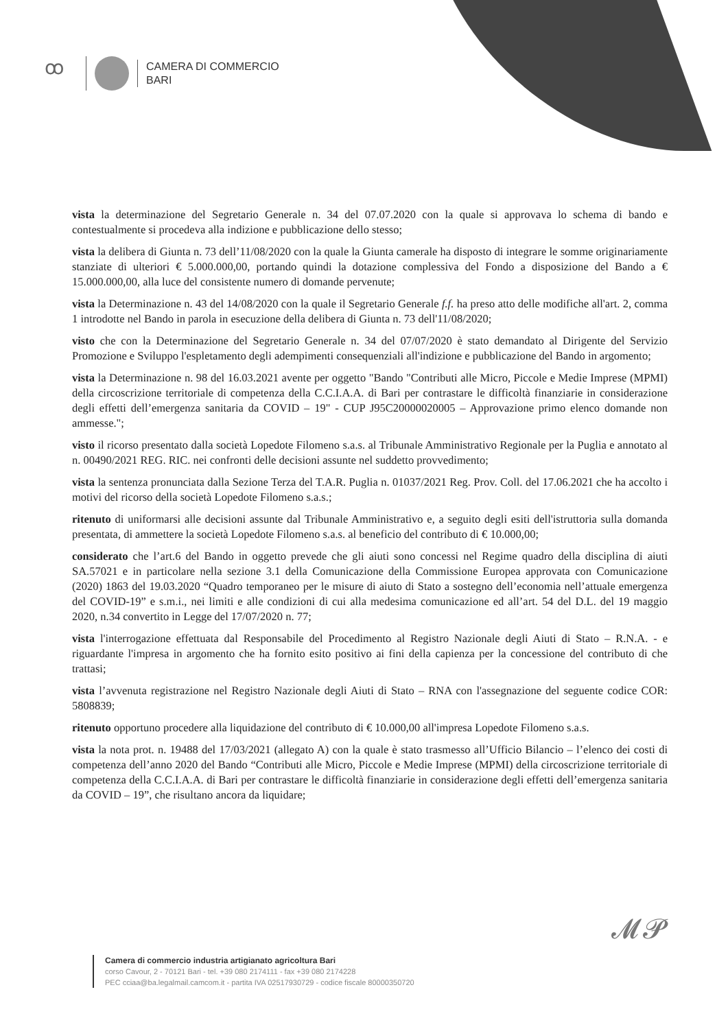ꝏ
CAMERA DI COMMERCIO
BARI
vista la determinazione del Segretario Generale n. 34 del 07.07.2020 con la quale si approvava lo schema di bando e contestualmente si procedeva alla indizione e pubblicazione dello stesso;
vista la delibera di Giunta n. 73 dell’11/08/2020 con la quale la Giunta camerale ha disposto di integrare le somme originariamente stanziate di ulteriori € 5.000.000,00, portando quindi la dotazione complessiva del Fondo a disposizione del Bando a € 15.000.000,00, alla luce del consistente numero di domande pervenute;
vista la Determinazione n. 43 del 14/08/2020 con la quale il Segretario Generale f.f. ha preso atto delle modifiche all'art. 2, comma 1 introdotte nel Bando in parola in esecuzione della delibera di Giunta n. 73 dell'11/08/2020;
visto che con la Determinazione del Segretario Generale n. 34 del 07/07/2020 è stato demandato al Dirigente del Servizio Promozione e Sviluppo l'espletamento degli adempimenti consequenziali all'indizione e pubblicazione del Bando in argomento;
vista la Determinazione n. 98 del 16.03.2021 avente per oggetto "Bando "Contributi alle Micro, Piccole e Medie Imprese (MPMI) della circoscrizione territoriale di competenza della C.C.I.A.A. di Bari per contrastare le difficoltà finanziarie in considerazione degli effetti dell’emergenza sanitaria da COVID – 19" - CUP J95C20000020005 – Approvazione primo elenco domande non ammesse.";
visto il ricorso presentato dalla società Lopedote Filomeno s.a.s. al Tribunale Amministrativo Regionale per la Puglia e annotato al n. 00490/2021 REG. RIC. nei confronti delle decisioni assunte nel suddetto provvedimento;
vista la sentenza pronunciata dalla Sezione Terza del T.A.R. Puglia n. 01037/2021 Reg. Prov. Coll. del 17.06.2021 che ha accolto i motivi del ricorso della società Lopedote Filomeno s.a.s.;
ritenuto di uniformarsi alle decisioni assunte dal Tribunale Amministrativo e, a seguito degli esiti dell'istruttoria sulla domanda presentata, di ammettere la società Lopedote Filomeno s.a.s. al beneficio del contributo di € 10.000,00;
considerato che l’art.6 del Bando in oggetto prevede che gli aiuti sono concessi nel Regime quadro della disciplina di aiuti SA.57021 e in particolare nella sezione 3.1 della Comunicazione della Commissione Europea approvata con Comunicazione (2020) 1863 del 19.03.2020 “Quadro temporaneo per le misure di aiuto di Stato a sostegno dell’economia nell’attuale emergenza del COVID-19” e s.m.i., nei limiti e alle condizioni di cui alla medesima comunicazione ed all’art. 54 del D.L. del 19 maggio 2020, n.34 convertito in Legge del 17/07/2020 n. 77;
vista l'interrogazione effettuata dal Responsabile del Procedimento al Registro Nazionale degli Aiuti di Stato – R.N.A. - e riguardante l'impresa in argomento che ha fornito esito positivo ai fini della capienza per la concessione del contributo di che trattasi;
vista l’avvenuta registrazione nel Registro Nazionale degli Aiuti di Stato – RNA con l'assegnazione del seguente codice COR: 5808839;
ritenuto opportuno procedere alla liquidazione del contributo di € 10.000,00 all'impresa Lopedote Filomeno s.a.s.
vista la nota prot. n. 19488 del 17/03/2021 (allegato A) con la quale è stato trasmesso all’Ufficio Bilancio – l’elenco dei costi di competenza dell’anno 2020 del Bando “Contributi alle Micro, Piccole e Medie Imprese (MPMI) della circoscrizione territoriale di competenza della C.C.I.A.A. di Bari per contrastare le difficoltà finanziarie in considerazione degli effetti dell’emergenza sanitaria da COVID – 19”, che risultano ancora da liquidare;
𝓜𝓟
Camera di commercio industria artigianato agricoltura Bari
corso Cavour, 2 - 70121 Bari - tel. +39 080 2174111 - fax +39 080 2174228
PEC cciaa@ba.legalmail.camcom.it - partita IVA 02517930729 - codice fiscale 80000350720